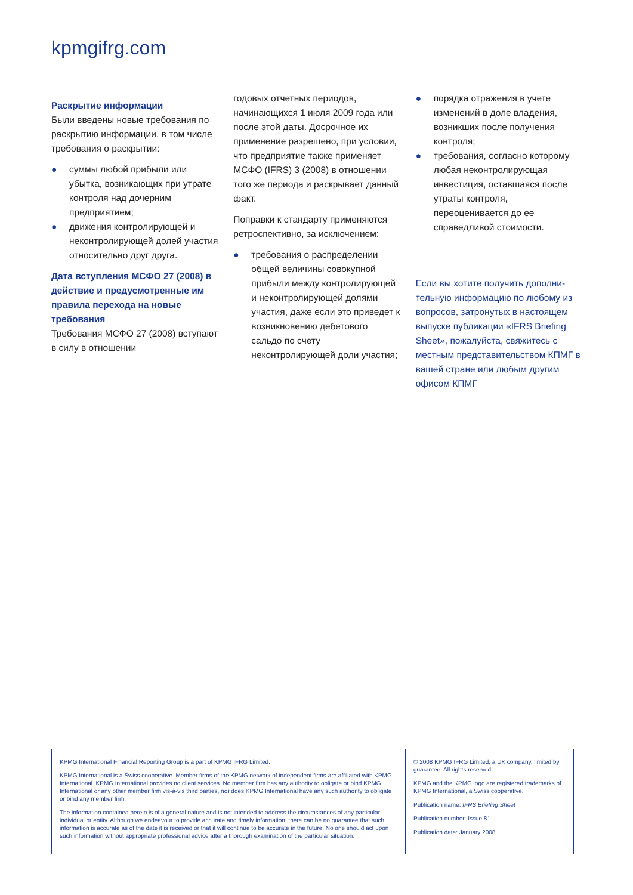kpmgifrg.com
Раскрытие информации
Были введены новые требования по раскрытию информации, в том числе требования о раскрытии:
● суммы любой прибыли или убытка, возникающих при утрате контроля над дочерним предприятием;
● движения контролирующей и неконтролирующей долей участия относительно друг друга.
Дата вступления МСФО 27 (2008) в действие и предусмотренные им правила перехода на новые требования
Требования МСФО 27 (2008) вступают в силу в отношении
годовых отчетных периодов, начинающихся 1 июля 2009 года или после этой даты. Досрочное их применение разрешено, при условии, что предприятие также применяет МСФО (IFRS) 3 (2008) в отношении того же периода и раскрывает данный факт.
Поправки к стандарту применяются ретроспективно, за исключением:
● требования о распределении общей величины совокупной прибыли между контролирующей и неконтролирующей долями участия, даже если это приведет к возникновению дебетового сальдо по счету неконтролирующей доли участия;
● порядка отражения в учете изменений в доле владения, возникших после получения контроля;
● требования, согласно которому любая неконтролирующая инвестиция, оставшаяся после утраты контроля, переоценивается до ее справедливой стоимости.
Если вы хотите получить дополни-тельную информацию по любому из вопросов, затронутых в настоящем выпуске публикации «IFRS Briefing Sheet», пожалуйста, свяжитесь с местным представительством КПМГ в вашей стране или любым другим офисом КПМГ
KPMG International Financial Reporting Group is a part of KPMG IFRG Limited.
KPMG International is a Swiss cooperative. Member firms of the KPMG network of independent firms are affiliated with KPMG International. KPMG International provides no client services. No member firm has any authority to obligate or bind KPMG International or any other member firm vis-à-vis third parties, nor does KPMG International have any such authority to obligate or bind any member firm.
The information contained herein is of a general nature and is not intended to address the circumstances of any particular individual or entity. Although we endeavour to provide accurate and timely information, there can be no guarantee that such information is accurate as of the date it is received or that it will continue to be accurate in the future. No one should act upon such information without appropriate professional advice after a thorough examination of the particular situation.
© 2008 KPMG IFRG Limited, a UK company, limited by guarantee. All rights reserved.
KPMG and the KPMG logo are registered trademarks of KPMG International, a Swiss cooperative.
Publication name: IFRS Briefing Sheet
Publication number: Issue 81
Publication date: January 2008